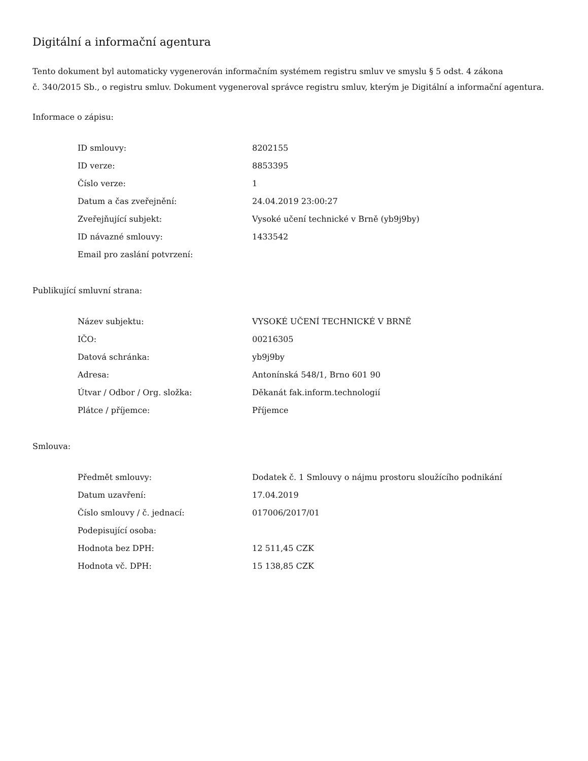Digitální a informační agentura
Tento dokument byl automaticky vygenerován informačním systémem registru smluv ve smyslu § 5 odst. 4 zákona
č. 340/2015 Sb., o registru smluv. Dokument vygeneroval správce registru smluv, kterým je Digitální a informační agentura.
Informace o zápisu:
| ID smlouvy: | 8202155 |
| ID verze: | 8853395 |
| Číslo verze: | 1 |
| Datum a čas zveřejnění: | 24.04.2019 23:00:27 |
| Zveřejňující subjekt: | Vysoké učení technické v Brně (yb9j9by) |
| ID návazné smlouvy: | 1433542 |
| Email pro zaslání potvrzení: | |
Publikující smluvní strana:
| Název subjektu: | VYSOKÉ UČENÍ TECHNICKÉ V BRNĚ |
| IČO: | 00216305 |
| Datová schránka: | yb9j9by |
| Adresa: | Antonínská 548/1, Brno 601 90 |
| Útvar / Odbor / Org. složka: | Děkanát fak.inform.technologií |
| Plátce / příjemce: | Příjemce |
Smlouva:
| Předmět smlouvy: | Dodatek č. 1 Smlouvy o nájmu prostoru sloužícího podnikání |
| Datum uzavření: | 17.04.2019 |
| Číslo smlouvy / č. jednací: | 017006/2017/01 |
| Podepisující osoba: | |
| Hodnota bez DPH: | 12 511,45 CZK |
| Hodnota vč. DPH: | 15 138,85 CZK |